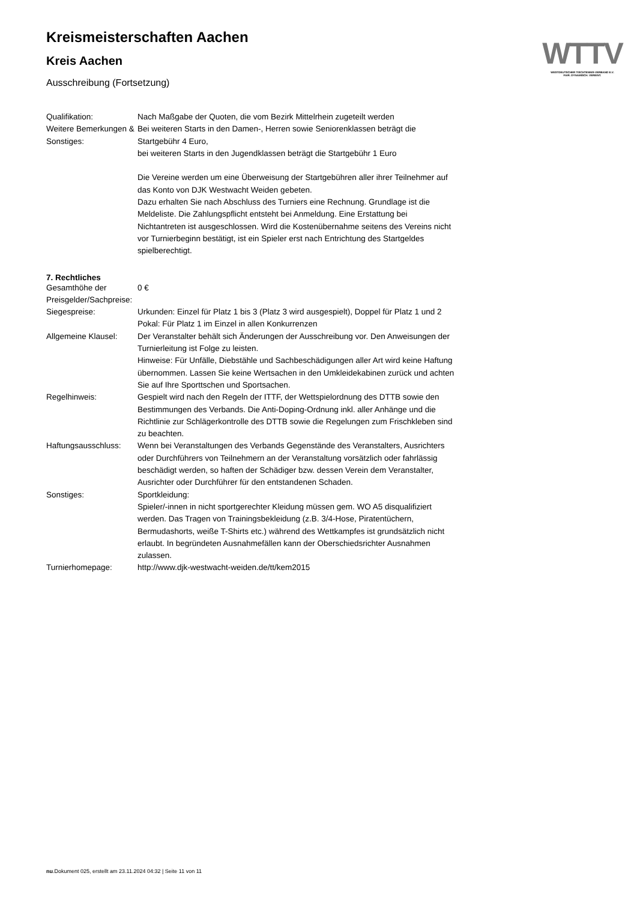WTTV
WESTDEUTSCHER TISCHTENNIS-VERBAND E.V.
FAIR. DYNAMISCH. VEREINT.
Kreismeisterschaften Aachen
Kreis Aachen
Ausschreibung (Fortsetzung)
| Qualifikation: | Nach Maßgabe der Quoten, die vom Bezirk Mittelrhein zugeteilt werden |
| Weitere Bemerkungen & Sonstiges: | Bei weiteren Starts in den Damen-, Herren sowie Seniorenklassen beträgt die Startgebühr 4 Euro, bei weiteren Starts in den Jugendklassen beträgt die Startgebühr 1 Euro Die Vereine werden um eine Überweisung der Startgebühren aller ihrer Teilnehmer auf das Konto von DJK Westwacht Weiden gebeten. Dazu erhalten Sie nach Abschluss des Turniers eine Rechnung. Grundlage ist die Meldeliste. Die Zahlungspflicht entsteht bei Anmeldung. Eine Erstattung bei Nichtantreten ist ausgeschlossen. Wird die Kostenübernahme seitens des Vereins nicht vor Turnierbeginn bestätigt, ist ein Spieler erst nach Entrichtung des Startgeldes spielberechtigt. |
7. Rechtliches
| Gesamthöhe der Preisgelder/Sachpreise: | 0 € |
| Siegespreise: | Urkunden: Einzel für Platz 1 bis 3 (Platz 3 wird ausgespielt), Doppel für Platz 1 und 2 Pokal: Für Platz 1 im Einzel in allen Konkurrenzen |
| Allgemeine Klausel: | Der Veranstalter behält sich Änderungen der Ausschreibung vor. Den Anweisungen der Turnierleitung ist Folge zu leisten. Hinweise: Für Unfälle, Diebstähle und Sachbeschädigungen aller Art wird keine Haftung übernommen. Lassen Sie keine Wertsachen in den Umkleidekabinen zurück und achten Sie auf Ihre Sporttschen und Sportsachen. |
| Regelhinweis: | Gespielt wird nach den Regeln der ITTF, der Wettspielordnung des DTTB sowie den Bestimmungen des Verbands. Die Anti-Doping-Ordnung inkl. aller Anhänge und die Richtlinie zur Schlägerkontrolle des DTTB sowie die Regelungen zum Frischkleben sind zu beachten. |
| Haftungsausschluss: | Wenn bei Veranstaltungen des Verbands Gegenstände des Veranstalters, Ausrichters oder Durchführers von Teilnehmern an der Veranstaltung vorsätzlich oder fahrlässig beschädigt werden, so haften der Schädiger bzw. dessen Verein dem Veranstalter, Ausrichter oder Durchführer für den entstandenen Schaden. |
| Sonstiges: | Sportkleidung: Spieler/-innen in nicht sportgerechter Kleidung müssen gem. WO A5 disqualifiziert werden. Das Tragen von Trainingsbekleidung (z.B. 3/4-Hose, Piratentüchern, Bermudashorts, weiße T-Shirts etc.) während des Wettkampfes ist grundsätzlich nicht erlaubt. In begründeten Ausnahmefällen kann der Oberschiedsrichter Ausnahmen zulassen. |
| Turnierhomepage: | http://www.djk-westwacht-weiden.de/tt/kem2015 |
nu.Dokument 025, erstellt am 23.11.2024 04:32 | Seite 11 von 11